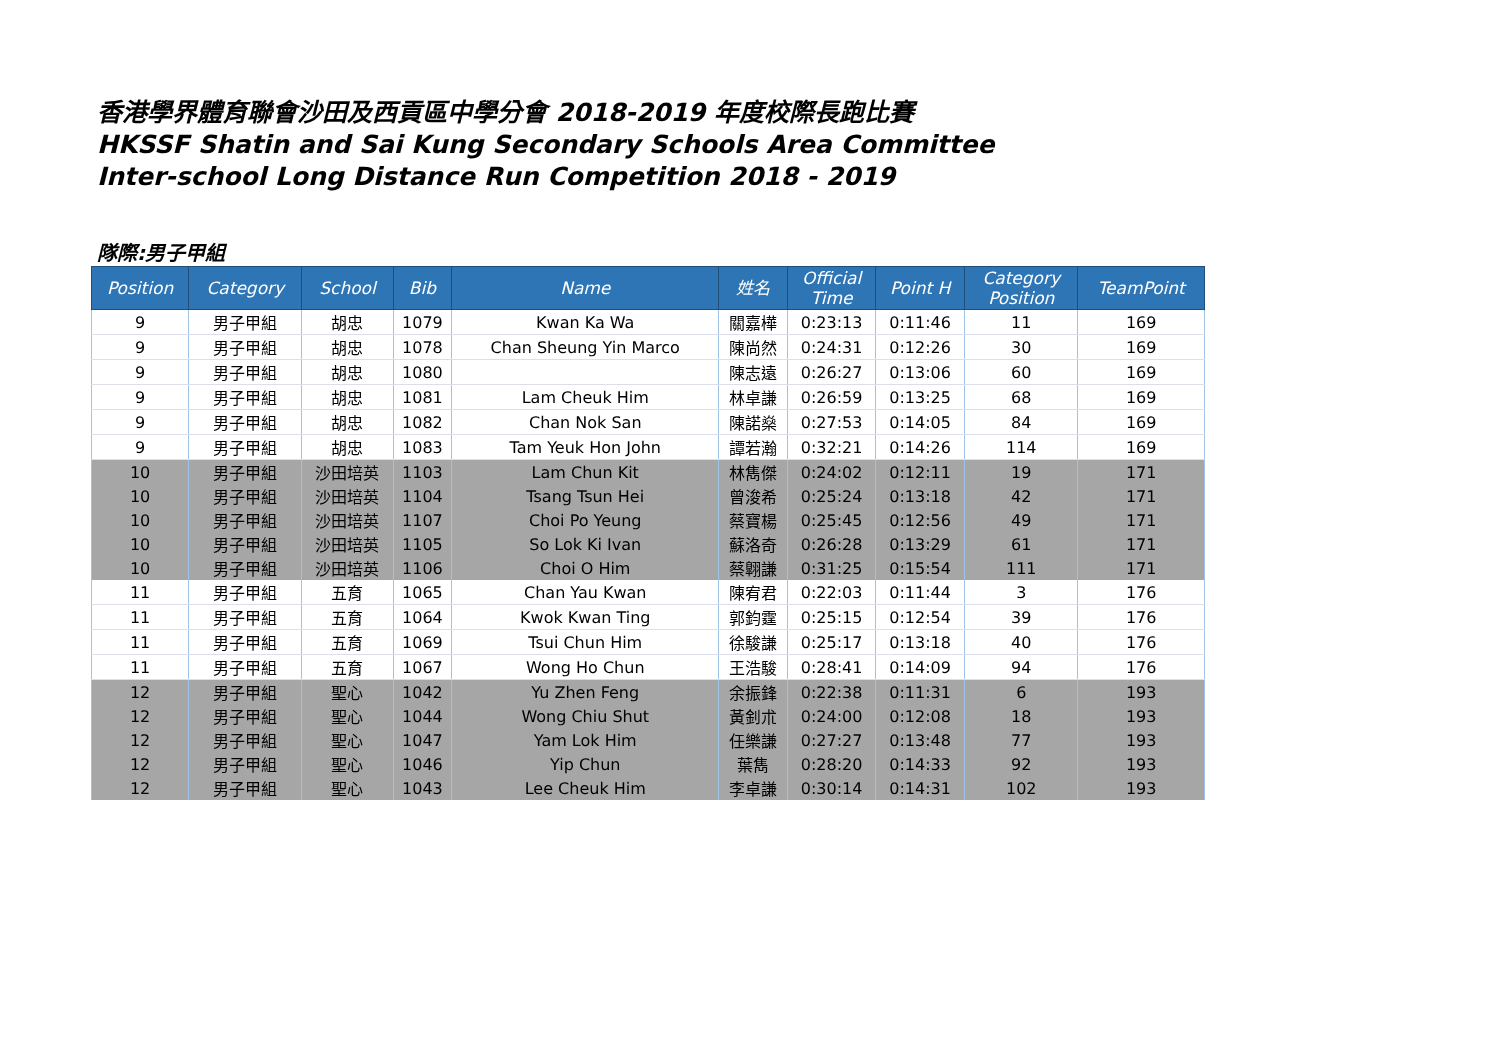香港學界體育聯會沙田及西貢區中學分會 2018-2019 年度校際長跑比賽
HKSSF Shatin and Sai Kung Secondary Schools Area Committee
Inter-school Long Distance Run Competition 2018 - 2019
隊際:男子甲組
| Position | Category | School | Bib | Name | 姓名 | Official Time | Point H | Category Position | TeamPoint |
| --- | --- | --- | --- | --- | --- | --- | --- | --- | --- |
| 9 | 男子甲組 | 胡忠 | 1079 | Kwan Ka Wa | 關嘉樺 | 0:23:13 | 0:11:46 | 11 | 169 |
| 9 | 男子甲組 | 胡忠 | 1078 | Chan Sheung Yin Marco | 陳尚然 | 0:24:31 | 0:12:26 | 30 | 169 |
| 9 | 男子甲組 | 胡忠 | 1080 | | 陳志遠 | 0:26:27 | 0:13:06 | 60 | 169 |
| 9 | 男子甲組 | 胡忠 | 1081 | Lam Cheuk Him | 林卓謙 | 0:26:59 | 0:13:25 | 68 | 169 |
| 9 | 男子甲組 | 胡忠 | 1082 | Chan Nok San | 陳諾燊 | 0:27:53 | 0:14:05 | 84 | 169 |
| 9 | 男子甲組 | 胡忠 | 1083 | Tam Yeuk Hon John | 譚若瀚 | 0:32:21 | 0:14:26 | 114 | 169 |
| 10 | 男子甲組 | 沙田培英 | 1103 | Lam Chun Kit | 林雋傑 | 0:24:02 | 0:12:11 | 19 | 171 |
| 10 | 男子甲組 | 沙田培英 | 1104 | Tsang Tsun Hei | 曾浚希 | 0:25:24 | 0:13:18 | 42 | 171 |
| 10 | 男子甲組 | 沙田培英 | 1107 | Choi Po Yeung | 蔡寶楊 | 0:25:45 | 0:12:56 | 49 | 171 |
| 10 | 男子甲組 | 沙田培英 | 1105 | So Lok Ki Ivan | 蘇洛奇 | 0:26:28 | 0:13:29 | 61 | 171 |
| 10 | 男子甲組 | 沙田培英 | 1106 | Choi O Him | 蔡翺謙 | 0:31:25 | 0:15:54 | 111 | 171 |
| 11 | 男子甲組 | 五育 | 1065 | Chan Yau Kwan | 陳宥君 | 0:22:03 | 0:11:44 | 3 | 176 |
| 11 | 男子甲組 | 五育 | 1064 | Kwok Kwan Ting | 郭鈞霆 | 0:25:15 | 0:12:54 | 39 | 176 |
| 11 | 男子甲組 | 五育 | 1069 | Tsui Chun Him | 徐駿謙 | 0:25:17 | 0:13:18 | 40 | 176 |
| 11 | 男子甲組 | 五育 | 1067 | Wong Ho Chun | 王浩駿 | 0:28:41 | 0:14:09 | 94 | 176 |
| 12 | 男子甲組 | 聖心 | 1042 | Yu Zhen Feng | 余振鋒 | 0:22:38 | 0:11:31 | 6 | 193 |
| 12 | 男子甲組 | 聖心 | 1044 | Wong Chiu Shut | 黃釗朮 | 0:24:00 | 0:12:08 | 18 | 193 |
| 12 | 男子甲組 | 聖心 | 1047 | Yam Lok Him | 任樂謙 | 0:27:27 | 0:13:48 | 77 | 193 |
| 12 | 男子甲組 | 聖心 | 1046 | Yip Chun | 葉雋 | 0:28:20 | 0:14:33 | 92 | 193 |
| 12 | 男子甲組 | 聖心 | 1043 | Lee Cheuk Him | 李卓謙 | 0:30:14 | 0:14:31 | 102 | 193 |